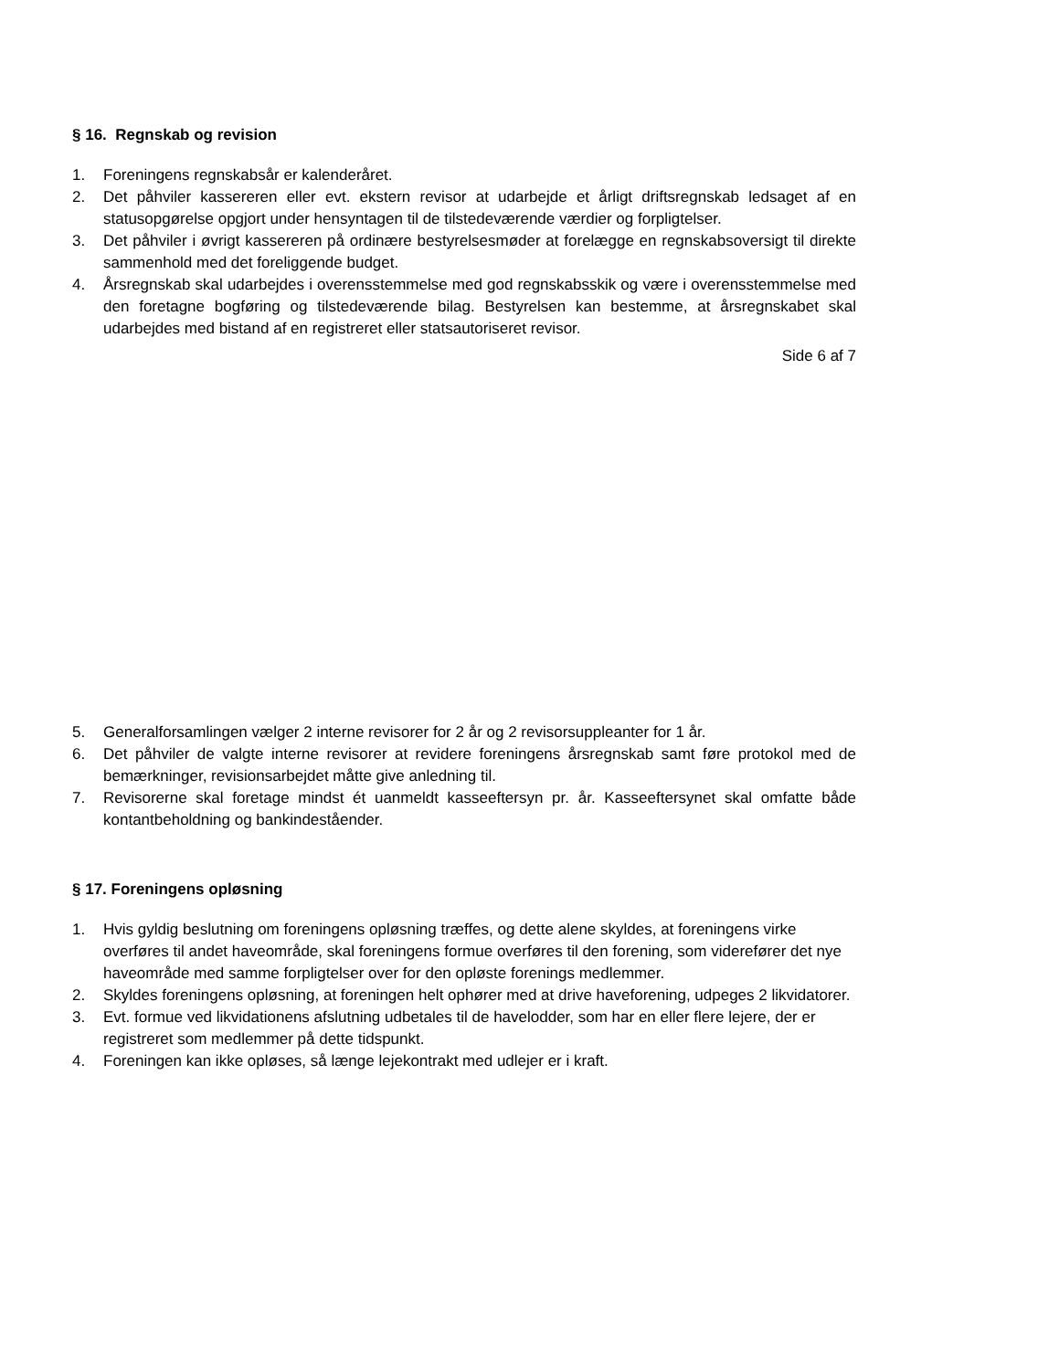§ 16. Regnskab og revision
1. Foreningens regnskabsår er kalenderåret.
2. Det påhviler kassereren eller evt. ekstern revisor at udarbejde et årligt driftsregnskab ledsaget af en statusopgørelse opgjort under hensyntagen til de tilstedeværende værdier og forpligtelser.
3. Det påhviler i øvrigt kassereren på ordinære bestyrelsesmøder at forelægge en regnskabsoversigt til direkte sammenhold med det foreliggende budget.
4. Årsregnskab skal udarbejdes i overensstemmelse med god regnskabsskik og være i overensstemmelse med den foretagne bogføring og tilstedeværende bilag. Bestyrelsen kan bestemme, at årsregnskabet skal udarbejdes med bistand af en registreret eller statsautoriseret revisor.
Side 6 af 7
5. Generalforsamlingen vælger 2 interne revisorer for 2 år og 2 revisorsuppleanter for 1 år.
6. Det påhviler de valgte interne revisorer at revidere foreningens årsregnskab samt føre protokol med de bemærkninger, revisionsarbejdet måtte give anledning til.
7. Revisorerne skal foretage mindst ét uanmeldt kasseeftersyn pr. år. Kasseeftersynet skal omfatte både kontantbeholdning og bankindeståender.
§ 17. Foreningens opløsning
1. Hvis gyldig beslutning om foreningens opløsning træffes, og dette alene skyldes, at foreningens virke overføres til andet haveområde, skal foreningens formue overføres til den forening, som viderefører det nye haveområde med samme forpligtelser over for den opløste forenings medlemmer.
2. Skyldes foreningens opløsning, at foreningen helt ophører med at drive haveforening, udpeges 2 likvidatorer.
3. Evt. formue ved likvidationens afslutning udbetales til de havelodder, som har en eller flere lejere, der er registreret som medlemmer på dette tidspunkt.
4. Foreningen kan ikke opløses, så længe lejekontrakt med udlejer er i kraft.